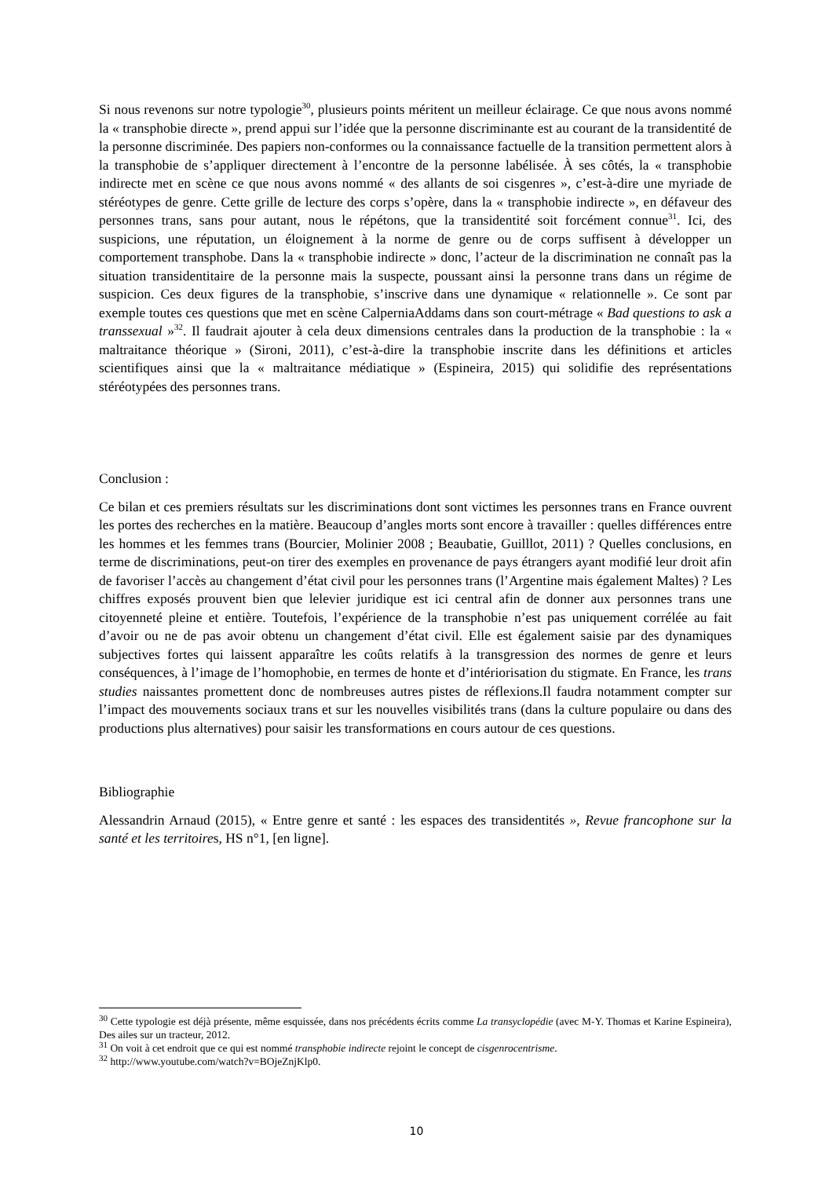Si nous revenons sur notre typologie<sup>30</sup>, plusieurs points méritent un meilleur éclairage. Ce que nous avons nommé la « transphobie directe », prend appui sur l’idée que la personne discriminante est au courant de la transidentité de la personne discriminée. Des papiers non-conformes ou la connaissance factuelle de la transition permettent alors à la transphobie de s’appliquer directement à l’encontre de la personne labélisée. À ses côtés, la « transphobie indirecte met en scène ce que nous avons nommé « des allants de soi cisgenres », c’est-à-dire une myriade de stéréotypes de genre. Cette grille de lecture des corps s’opère, dans la « transphobie indirecte », en défaveur des personnes trans, sans pour autant, nous le répétons, que la transidentité soit forcément connue<sup>31</sup>. Ici, des suspicions, une réputation, un éloignement à la norme de genre ou de corps suffisent à développer un comportement transphobe. Dans la « transphobie indirecte » donc, l’acteur de la discrimination ne connaît pas la situation transidentitaire de la personne mais la suspecte, poussant ainsi la personne trans dans un régime de suspicion. Ces deux figures de la transphobie, s’inscrive dans une dynamique « relationnelle ». Ce sont par exemple toutes ces questions que met en scène CalperniaAddams dans son court-métrage « Bad questions to ask a transsexual »<sup>32</sup>. Il faudrait ajouter à cela deux dimensions centrales dans la production de la transphobie : la « maltraitance théorique » (Sironi, 2011), c’est-à-dire la transphobie inscrite dans les définitions et articles scientifiques ainsi que la « maltraitance médiatique » (Espineira, 2015) qui solidifie des représentations stéréotypées des personnes trans.
Conclusion :
Ce bilan et ces premiers résultats sur les discriminations dont sont victimes les personnes trans en France ouvrent les portes des recherches en la matière. Beaucoup d’angles morts sont encore à travailler : quelles différences entre les hommes et les femmes trans (Bourcier, Molinier 2008 ; Beaubatie, Guilllot, 2011) ? Quelles conclusions, en terme de discriminations, peut-on tirer des exemples en provenance de pays étrangers ayant modifié leur droit afin de favoriser l’accès au changement d’état civil pour les personnes trans (l’Argentine mais également Maltes) ? Les chiffres exposés prouvent bien que lelevier juridique est ici central afin de donner aux personnes trans une citoyenneté pleine et entière. Toutefois, l’expérience de la transphobie n’est pas uniquement corrélée au fait d’avoir ou ne de pas avoir obtenu un changement d’état civil. Elle est également saisie par des dynamiques subjectives fortes qui laissent apparaître les coûts relatifs à la transgression des normes de genre et leurs conséquences, à l’image de l’homophobie, en termes de honte et d’intériorisation du stigmate. En France, les trans studies naissantes promettent donc de nombreuses autres pistes de réflexions.Il faudra notamment compter sur l’impact des mouvements sociaux trans et sur les nouvelles visibilités trans (dans la culture populaire ou dans des productions plus alternatives) pour saisir les transformations en cours autour de ces questions.
Bibliographie
Alessandrin Arnaud (2015), « Entre genre et santé : les espaces des transidentités », Revue francophone sur la santé et les territoires, HS n°1, [en ligne].
<sup>30</sup> Cette typologie est déjà présente, même esquissée, dans nos précédents écrits comme La transyclopédie (avec M-Y. Thomas et Karine Espineira), Des ailes sur un tracteur, 2012.
<sup>31</sup> On voit à cet endroit que ce qui est nommé transphobie indirecte rejoint le concept de cisgenrocentrisme.
<sup>32</sup> http://www.youtube.com/watch?v=BOjeZnjKlp0.
10